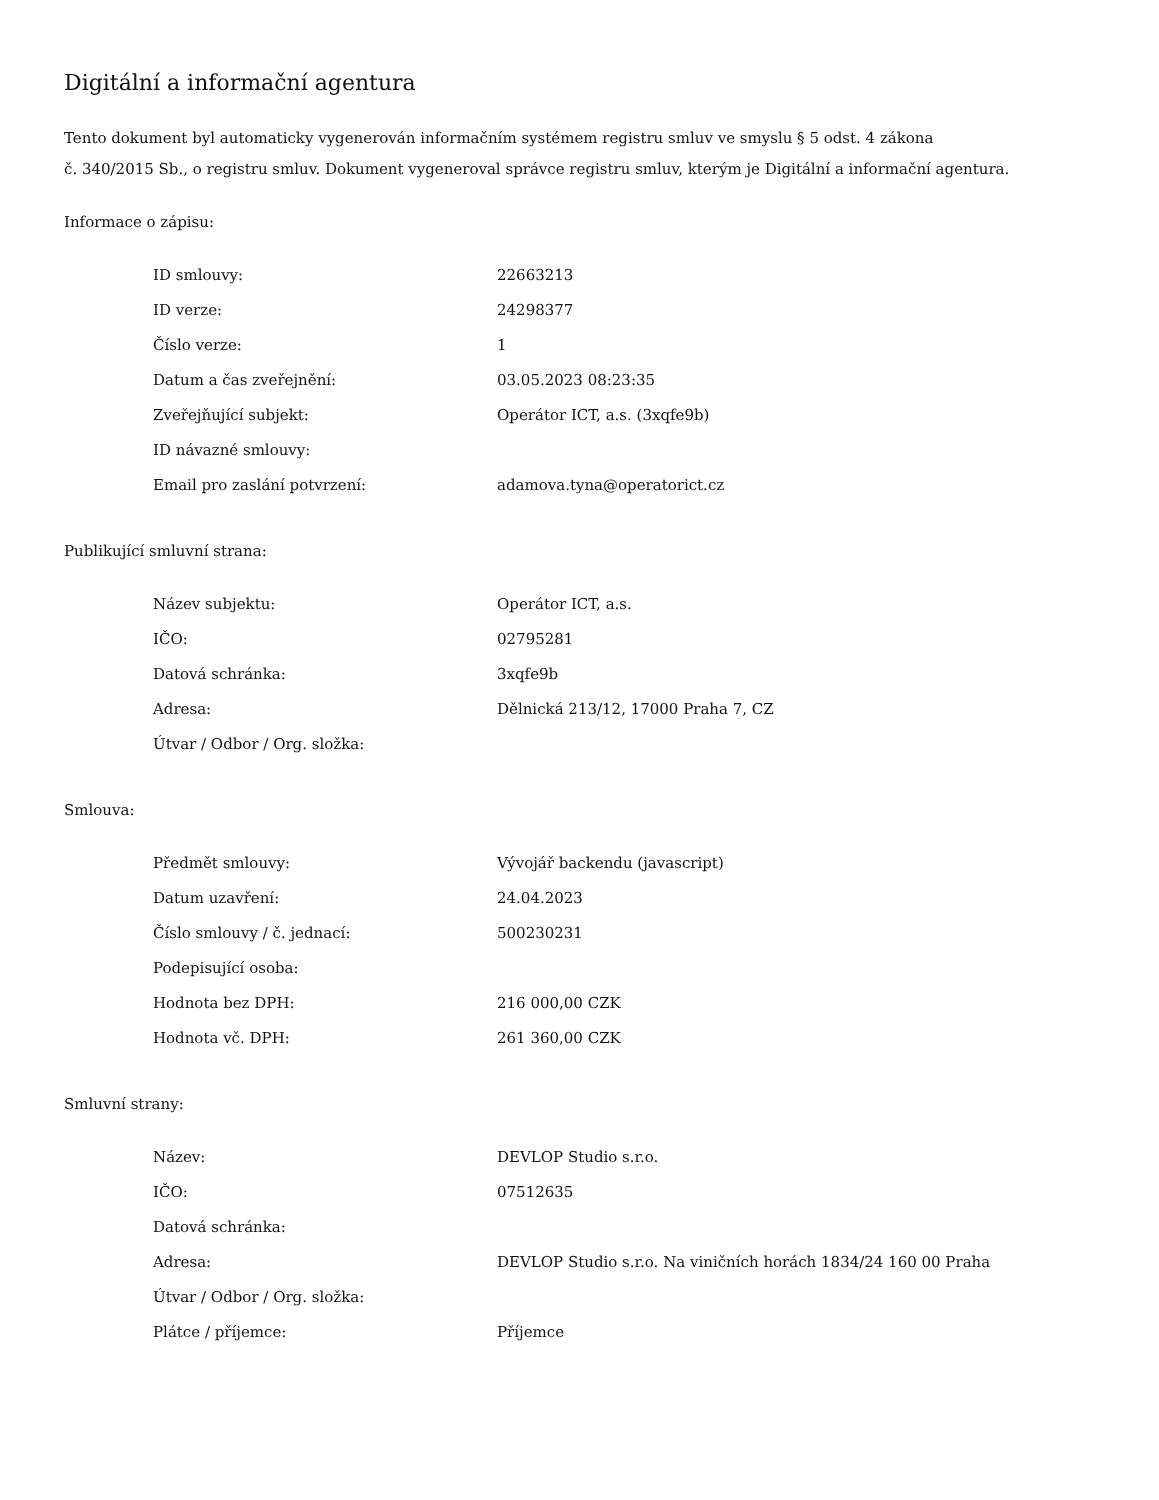Digitální a informační agentura
Tento dokument byl automaticky vygenerován informačním systémem registru smluv ve smyslu § 5 odst. 4 zákona
č. 340/2015 Sb., o registru smluv. Dokument vygeneroval správce registru smluv, kterým je Digitální a informační agentura.
Informace o zápisu:
| ID smlouvy: | 22663213 |
| ID verze: | 24298377 |
| Číslo verze: | 1 |
| Datum a čas zveřejnění: | 03.05.2023 08:23:35 |
| Zveřejňující subjekt: | Operátor ICT, a.s. (3xqfe9b) |
| ID návazné smlouvy: | |
| Email pro zaslání potvrzení: | adamova.tyna@operatorict.cz |
Publikující smluvní strana:
| Název subjektu: | Operátor ICT, a.s. |
| IČO: | 02795281 |
| Datová schránka: | 3xqfe9b |
| Adresa: | Dělnická 213/12, 17000 Praha 7, CZ |
| Útvar / Odbor / Org. složka: | |
Smlouva:
| Předmět smlouvy: | Vývojář backendu (javascript) |
| Datum uzavření: | 24.04.2023 |
| Číslo smlouvy / č. jednací: | 500230231 |
| Podepisující osoba: | |
| Hodnota bez DPH: | 216 000,00 CZK |
| Hodnota vč. DPH: | 261 360,00 CZK |
Smluvní strany:
| Název: | DEVLOP Studio s.r.o. |
| IČO: | 07512635 |
| Datová schránka: | |
| Adresa: | DEVLOP Studio s.r.o. Na viničních horách 1834/24 160 00 Praha |
| Útvar / Odbor / Org. složka: | |
| Plátce / příjemce: | Příjemce |